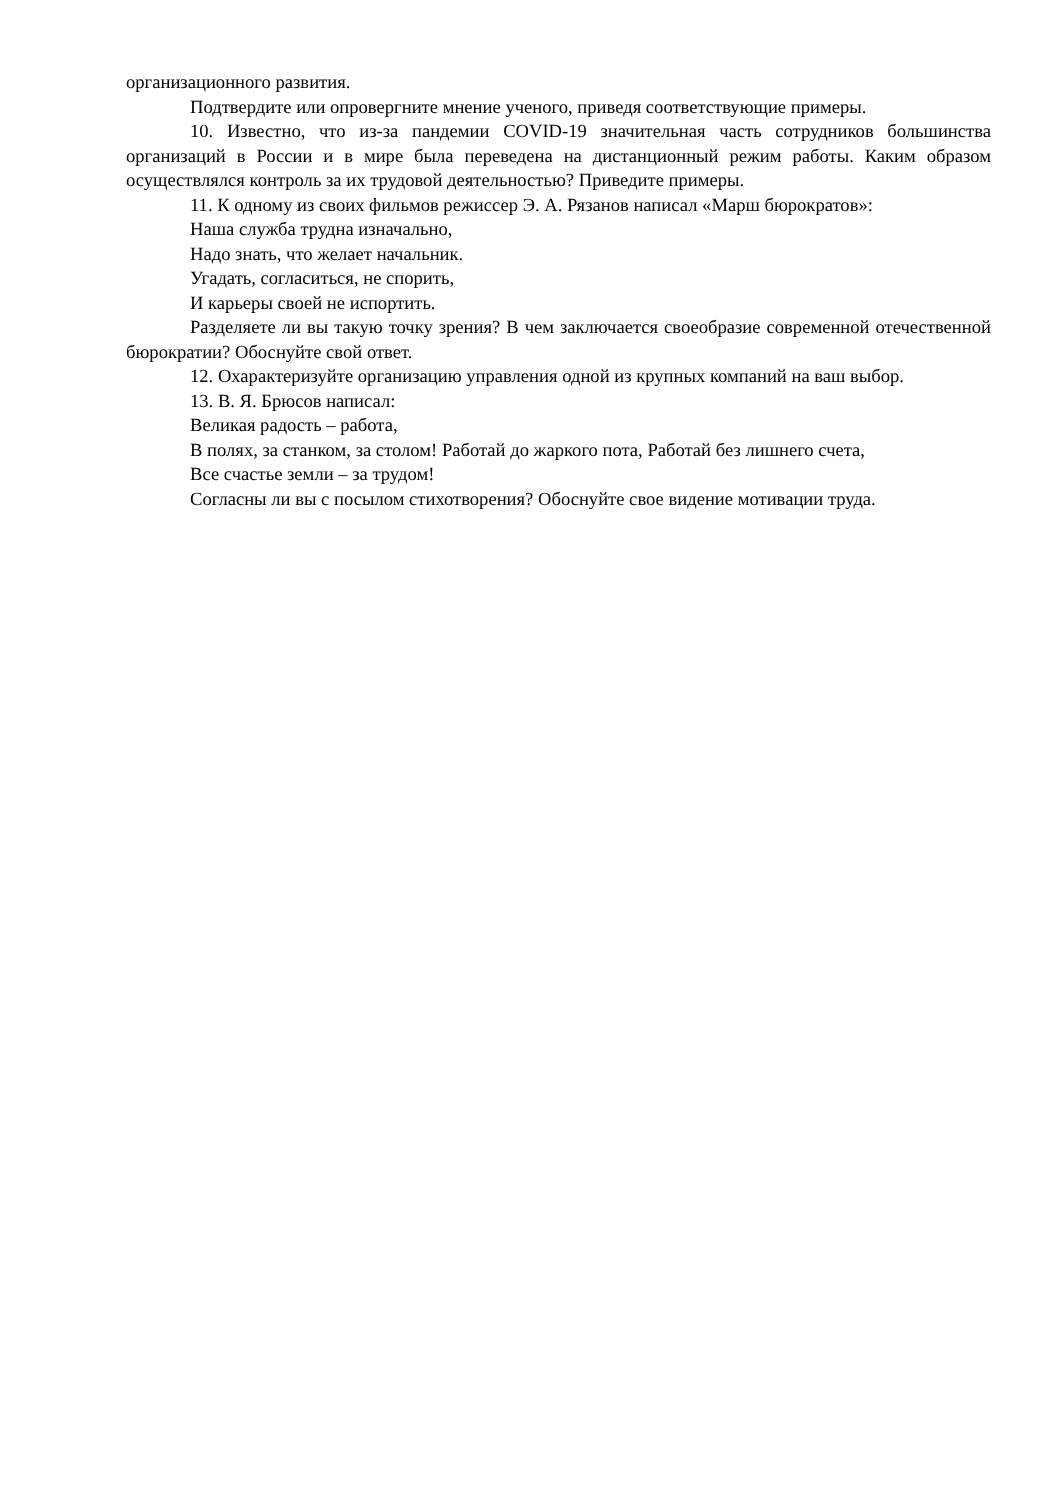организационного развития.
Подтвердите или опровергните мнение ученого, приведя соответствующие примеры.
10. Известно, что из-за пандемии COVID-19 значительная часть сотрудников большинства организаций в России и в мире была переведена на дистанционный режим работы. Каким образом осуществлялся контроль за их трудовой деятельностью? Приведите примеры.
11. К одному из своих фильмов режиссер Э. А. Рязанов написал «Марш бюрократов»:
Наша служба трудна изначально,
Надо знать, что желает начальник.
Угадать, согласиться, не спорить,
И карьеры своей не испортить.
Разделяете ли вы такую точку зрения? В чем заключается своеобразие современной отечественной бюрократии? Обоснуйте свой ответ.
12. Охарактеризуйте организацию управления одной из крупных компаний на ваш выбор.
13. В. Я. Брюсов написал:
Великая радость – работа,
В полях, за станком, за столом! Работай до жаркого пота, Работай без лишнего счета,
Все счастье земли – за трудом!
Согласны ли вы с посылом стихотворения? Обоснуйте свое видение мотивации труда.